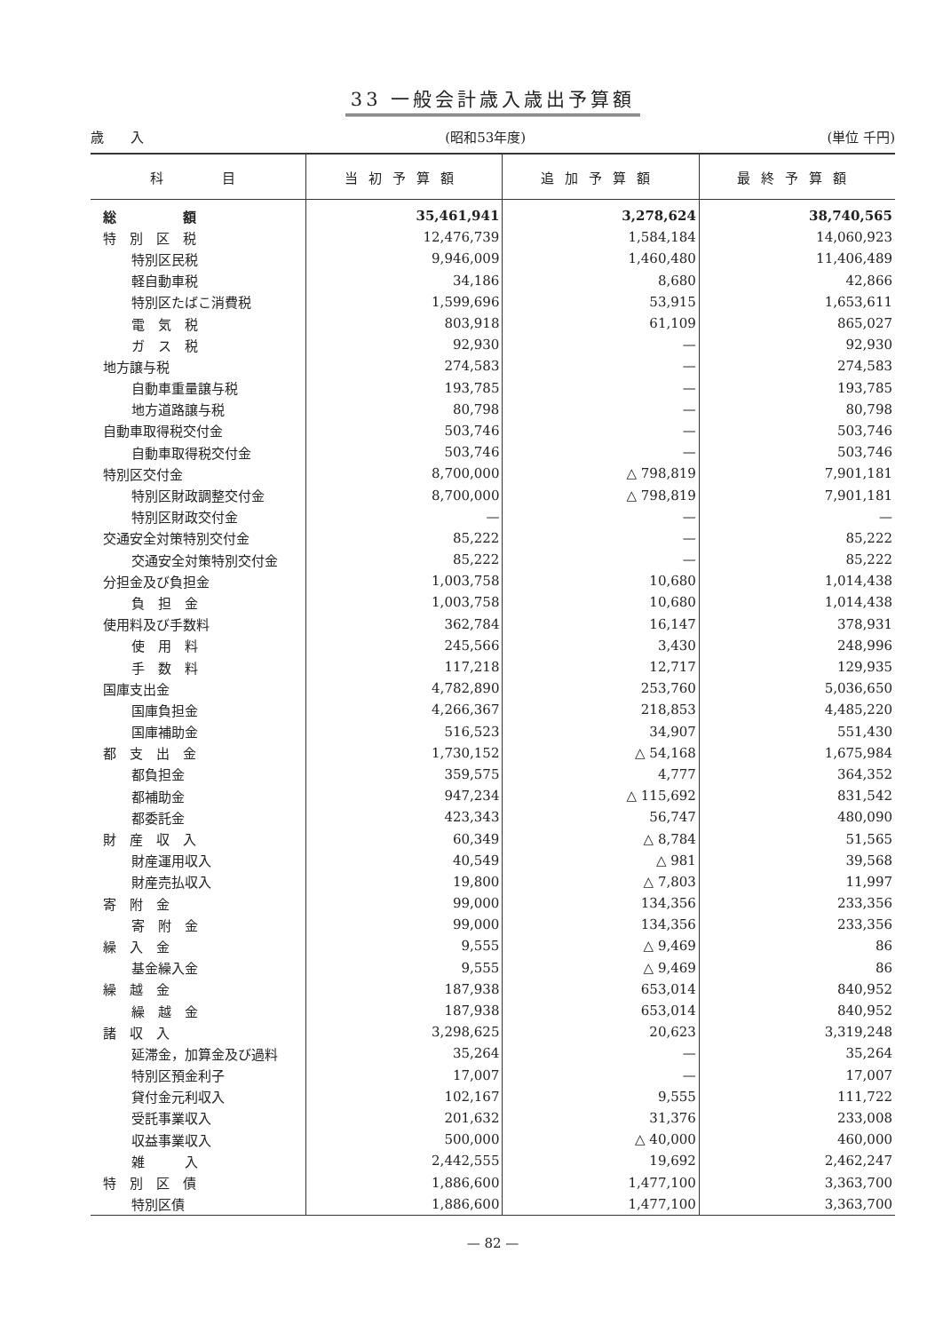33 一般会計歳入歳出予算額
歳　　入 (昭和53年度) (単位 千円)
| 科 目 | 当初予算額 | 追加予算額 | 最終予算額 |
| --- | --- | --- | --- |
| 総 額 | 35,461,941 | 3,278,624 | 38,740,565 |
| 特 別 区 税 | 12,476,739 | 1,584,184 | 14,060,923 |
| 特別区民税 | 9,946,009 | 1,460,480 | 11,406,489 |
| 軽自動車税 | 34,186 | 8,680 | 42,866 |
| 特別区たばこ消費税 | 1,599,696 | 53,915 | 1,653,611 |
| 電 気 税 | 803,918 | 61,109 | 865,027 |
| ガ ス 税 | 92,930 | — | 92,930 |
| 地方譲与税 | 274,583 | — | 274,583 |
| 自動車重量譲与税 | 193,785 | — | 193,785 |
| 地方道路譲与税 | 80,798 | — | 80,798 |
| 自動車取得税交付金 | 503,746 | — | 503,746 |
| 自動車取得税交付金 | 503,746 | — | 503,746 |
| 特別区交付金 | 8,700,000 | △ 798,819 | 7,901,181 |
| 特別区財政調整交付金 | 8,700,000 | △ 798,819 | 7,901,181 |
| 特別区財政交付金 | — | — | — |
| 交通安全対策特別交付金 | 85,222 | — | 85,222 |
| 交通安全対策特別交付金 | 85,222 | — | 85,222 |
| 分担金及び負担金 | 1,003,758 | 10,680 | 1,014,438 |
| 負 担 金 | 1,003,758 | 10,680 | 1,014,438 |
| 使用料及び手数料 | 362,784 | 16,147 | 378,931 |
| 使 用 料 | 245,566 | 3,430 | 248,996 |
| 手 数 料 | 117,218 | 12,717 | 129,935 |
| 国庫支出金 | 4,782,890 | 253,760 | 5,036,650 |
| 国庫負担金 | 4,266,367 | 218,853 | 4,485,220 |
| 国庫補助金 | 516,523 | 34,907 | 551,430 |
| 都 支 出 金 | 1,730,152 | △ 54,168 | 1,675,984 |
| 都負担金 | 359,575 | 4,777 | 364,352 |
| 都補助金 | 947,234 | △ 115,692 | 831,542 |
| 都委託金 | 423,343 | 56,747 | 480,090 |
| 財 産 収 入 | 60,349 | △ 8,784 | 51,565 |
| 財産運用収入 | 40,549 | △ 981 | 39,568 |
| 財産売払収入 | 19,800 | △ 7,803 | 11,997 |
| 寄 附 金 | 99,000 | 134,356 | 233,356 |
| 寄 附 金 | 99,000 | 134,356 | 233,356 |
| 繰 入 金 | 9,555 | △ 9,469 | 86 |
| 基金繰入金 | 9,555 | △ 9,469 | 86 |
| 繰 越 金 | 187,938 | 653,014 | 840,952 |
| 繰 越 金 | 187,938 | 653,014 | 840,952 |
| 諸 収 入 | 3,298,625 | 20,623 | 3,319,248 |
| 延滞金，加算金及び過料 | 35,264 | — | 35,264 |
| 特別区預金利子 | 17,007 | — | 17,007 |
| 貸付金元利収入 | 102,167 | 9,555 | 111,722 |
| 受託事業収入 | 201,632 | 31,376 | 233,008 |
| 収益事業収入 | 500,000 | △ 40,000 | 460,000 |
| 雑 入 | 2,442,555 | 19,692 | 2,462,247 |
| 特 別 区 債 | 1,886,600 | 1,477,100 | 3,363,700 |
| 特別区債 | 1,886,600 | 1,477,100 | 3,363,700 |
— 82 —